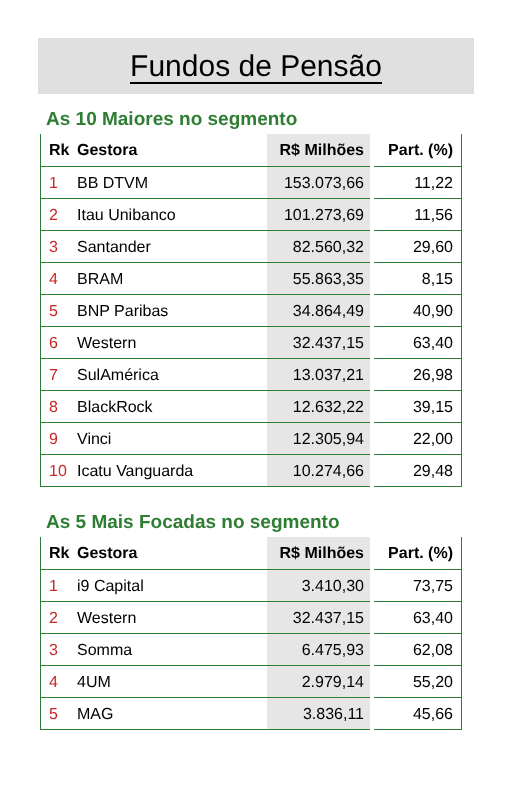Fundos de Pensão
As 10 Maiores no segmento
| Rk | Gestora | R$ Milhões | Part. (%) |
| --- | --- | --- | --- |
| 1 | BB DTVM | 153.073,66 | 11,22 |
| 2 | Itau Unibanco | 101.273,69 | 11,56 |
| 3 | Santander | 82.560,32 | 29,60 |
| 4 | BRAM | 55.863,35 | 8,15 |
| 5 | BNP Paribas | 34.864,49 | 40,90 |
| 6 | Western | 32.437,15 | 63,40 |
| 7 | SulAmérica | 13.037,21 | 26,98 |
| 8 | BlackRock | 12.632,22 | 39,15 |
| 9 | Vinci | 12.305,94 | 22,00 |
| 10 | Icatu Vanguarda | 10.274,66 | 29,48 |
As 5 Mais Focadas no segmento
| Rk | Gestora | R$ Milhões | Part. (%) |
| --- | --- | --- | --- |
| 1 | i9 Capital | 3.410,30 | 73,75 |
| 2 | Western | 32.437,15 | 63,40 |
| 3 | Somma | 6.475,93 | 62,08 |
| 4 | 4UM | 2.979,14 | 55,20 |
| 5 | MAG | 3.836,11 | 45,66 |